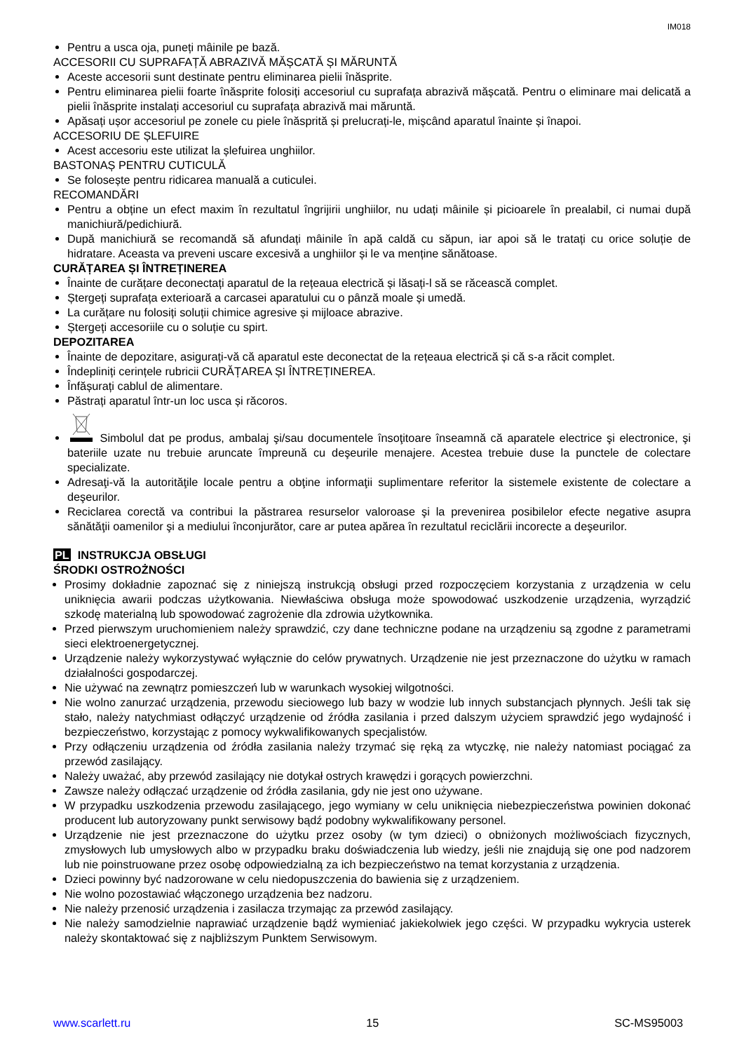IM018
Pentru a usca oja, puneți mâinile pe bază.
ACCESORII CU SUPRAFAȚĂ ABRAZIVĂ MĂȘCATĂ ȘI MĂRUNTĂ
Aceste accesorii sunt destinate pentru eliminarea pielii înăsprite.
Pentru eliminarea pielii foarte înăsprite folosiți accesoriul cu suprafața abrazivă mășcată. Pentru o eliminare mai delicată a pielii înăsprite instalați accesoriul cu suprafața abrazivă mai măruntă.
Apăsați ușor accesoriul pe zonele cu piele înăsprită și prelucrați-le, mișcând aparatul înainte și înapoi.
ACCESORIU DE ȘLEFUIRE
Acest accesoriu este utilizat la șlefuirea unghiilor.
BASTONAȘ PENTRU CUTICULĂ
Se folosește pentru ridicarea manuală a cuticulei.
RECOMANDĂRI
Pentru a obține un efect maxim în rezultatul îngrijirii unghiilor, nu udați mâinile și picioarele în prealabil, ci numai după manichiură/pedichiură.
După manichiură se recomandă să afundați mâinile în apă caldă cu săpun, iar apoi să le tratați cu orice soluție de hidratare. Aceasta va preveni uscare excesivă a unghiilor și le va menține sănătoase.
CURĂȚAREA ȘI ÎNTREȚINEREA
Înainte de curățare deconectați aparatul de la rețeaua electrică și lăsați-l să se răcească complet.
Ștergeți suprafața exterioară a carcasei aparatului cu o pânză moale și umedă.
La curățare nu folosiți soluții chimice agresive și mijloace abrazive.
Ștergeți accesoriile cu o soluție cu spirt.
DEPOZITAREA
Înainte de depozitare, asigurați-vă că aparatul este deconectat de la rețeaua electrică și că s-a răcit complet.
Îndepliniți cerințele rubricii CURĂȚAREA ȘI ÎNTREȚINEREA.
Înfășurați cablul de alimentare.
Păstrați aparatul într-un loc usca și răcoros.
Simbolul dat pe produs, ambalaj şi/sau documentele însoţitoare înseamnă că aparatele electrice şi electronice, şi bateriile uzate nu trebuie aruncate împreună cu deşeurile menajere. Acestea trebuie duse la punctele de colectare specializate.
Adresaţi-vă la autorităţile locale pentru a obţine informaţii suplimentare referitor la sistemele existente de colectare a deşeurilor.
Reciclarea corectă va contribui la păstrarea resurselor valoroase şi la prevenirea posibilelor efecte negative asupra sănătăţii oamenilor şi a mediului înconjurător, care ar putea apărea în rezultatul reciclării incorecte a deşeurilor.
PL INSTRUKCJA OBSŁUGI
ŚRODKI OSTROŻNOŚCI
Prosimy dokładnie zapoznać się z niniejszą instrukcją obsługi przed rozpoczęciem korzystania z urządzenia w celu uniknięcia awarii podczas użytkowania. Niewłaściwa obsługa może spowodować uszkodzenie urządzenia, wyrządzić szkodę materialną lub spowodować zagrożenie dla zdrowia użytkownika.
Przed pierwszym uruchomieniem należy sprawdzić, czy dane techniczne podane na urządzeniu są zgodne z parametrami sieci elektroenergetycznej.
Urządzenie należy wykorzystywać wyłącznie do celów prywatnych. Urządzenie nie jest przeznaczone do użytku w ramach działalności gospodarczej.
Nie używać na zewnątrz pomieszczeń lub w warunkach wysokiej wilgotności.
Nie wolno zanurzać urządzenia, przewodu sieciowego lub bazy w wodzie lub innych substancjach płynnych. Jeśli tak się stało, należy natychmiast odłączyć urządzenie od źródła zasilania i przed dalszym użyciem sprawdzić jego wydajność i bezpieczeństwo, korzystając z pomocy wykwalifikowanych specjalistów.
Przy odłączeniu urządzenia od źródła zasilania należy trzymać się ręką za wtyczkę, nie należy natomiast pociągać za przewód zasilający.
Należy uważać, aby przewód zasilający nie dotykał ostrych krawędzi i gorących powierzchni.
Zawsze należy odłączać urządzenie od źródła zasilania, gdy nie jest ono używane.
W przypadku uszkodzenia przewodu zasilającego, jego wymiany w celu uniknięcia niebezpieczeństwa powinien dokonać producent lub autoryzowany punkt serwisowy bądź podobny wykwalifikowany personel.
Urządzenie nie jest przeznaczone do użytku przez osoby (w tym dzieci) o obniżonych możliwościach fizycznych, zmysłowych lub umysłowych albo w przypadku braku doświadczenia lub wiedzy, jeśli nie znajdują się one pod nadzorem lub nie poinstruowane przez osobę odpowiedzialną za ich bezpieczeństwo na temat korzystania z urządzenia.
Dzieci powinny być nadzorowane w celu niedopuszczenia do bawienia się z urządzeniem.
Nie wolno pozostawiać włączonego urządzenia bez nadzoru.
Nie należy przenosić urządzenia i zasilacza trzymając za przewód zasilający.
Nie należy samodzielnie naprawiać urządzenie bądź wymieniać jakiekolwiek jego części. W przypadku wykrycia usterek należy skontaktować się z najbliższym Punktem Serwisowym.
www.scarlett.ru 15 SC-MS95003